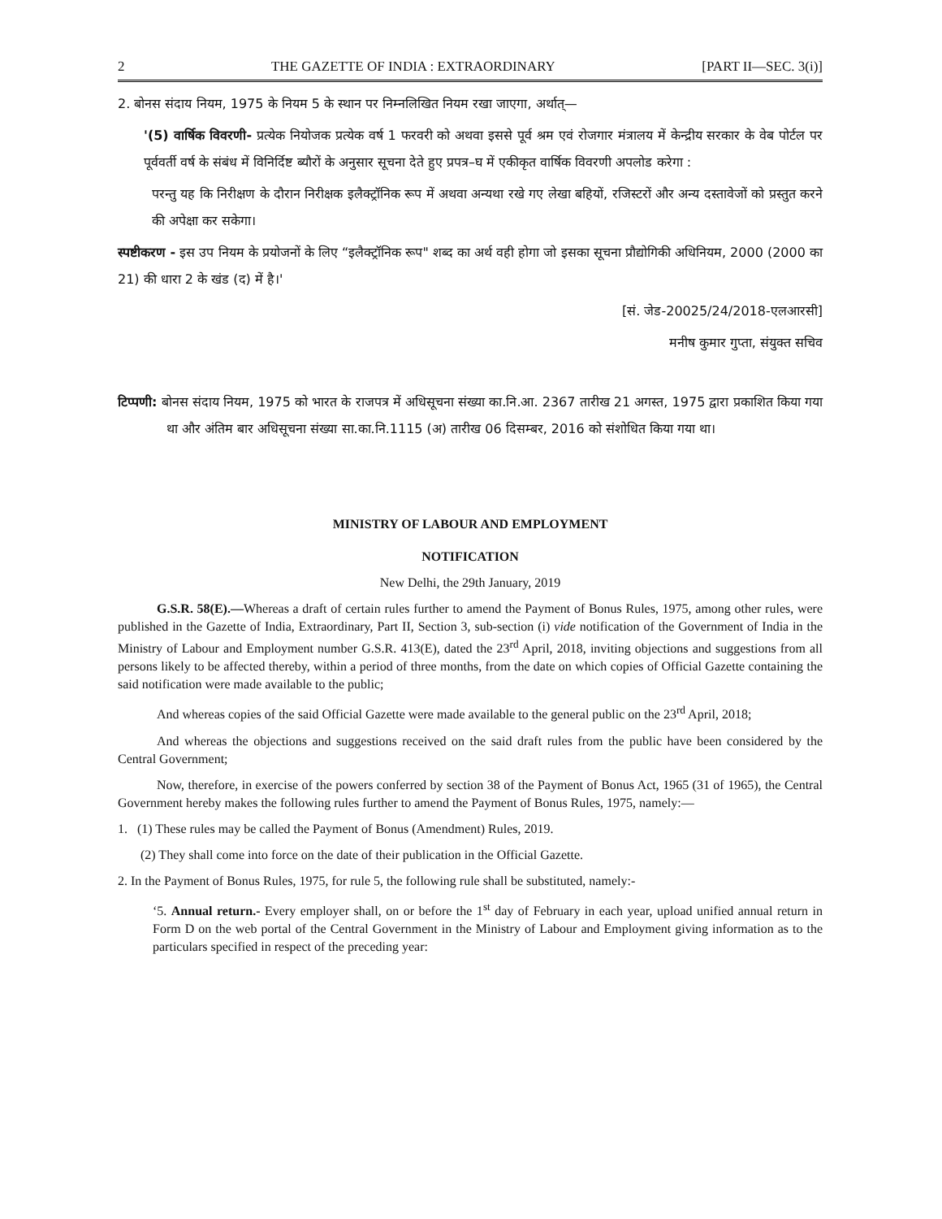2 THE GAZETTE OF INDIA : EXTRAORDINARY [PART II—SEC. 3(i)]
2. बोनस संदाय नियम, 1975 के नियम 5 के स्थान पर निम्नलिखित नियम रखा जाएगा, अर्थात्—
'(5) वार्षिक विवरणी- प्रत्येक नियोजक प्रत्येक वर्ष 1 फरवरी को अथवा इससे पूर्व श्रम एवं रोजगार मंत्रालय में केन्द्रीय सरकार के वेब पोर्टल पर पूर्ववर्ती वर्ष के संबंध में विनिर्दिष्ट ब्यौरों के अनुसार सूचना देते हुए प्रपत्र–घ में एकीकृत वार्षिक विवरणी अपलोड करेगा :
परन्तु यह कि निरीक्षण के दौरान निरीक्षक इलैक्ट्रॉनिक रूप में अथवा अन्यथा रखे गए लेखा बहियों, रजिस्टरों और अन्य दस्तावेजों को प्रस्तुत करने की अपेक्षा कर सकेगा।
स्पष्टीकरण - इस उप नियम के प्रयोजनों के लिए “इलैक्ट्रॉनिक रूप" शब्द का अर्थ वही होगा जो इसका सूचना प्रौद्योगिकी अधिनियम, 2000 (2000 का 21) की धारा 2 के खंड (द) में है।'
[सं. जेड-20025/24/2018-एलआरसी]
मनीष कुमार गुप्ता, संयुक्त सचिव
टिप्पणी: बोनस संदाय नियम, 1975 को भारत के राजपत्र में अधिसूचना संख्या का.नि.आ. 2367 तारीख 21 अगस्त, 1975 द्वारा प्रकाशित किया गया था और अंतिम बार अधिसूचना संख्या सा.का.नि.1115 (अ) तारीख 06 दिसम्बर, 2016 को संशोधित किया गया था।
MINISTRY OF LABOUR AND EMPLOYMENT
NOTIFICATION
New Delhi, the 29th January, 2019
G.S.R. 58(E).—Whereas a draft of certain rules further to amend the Payment of Bonus Rules, 1975, among other rules, were published in the Gazette of India, Extraordinary, Part II, Section 3, sub-section (i) vide notification of the Government of India in the Ministry of Labour and Employment number G.S.R. 413(E), dated the 23<sup>rd</sup> April, 2018, inviting objections and suggestions from all persons likely to be affected thereby, within a period of three months, from the date on which copies of Official Gazette containing the said notification were made available to the public;
And whereas copies of the said Official Gazette were made available to the general public on the 23<sup>rd</sup> April, 2018;
And whereas the objections and suggestions received on the said draft rules from the public have been considered by the Central Government;
Now, therefore, in exercise of the powers conferred by section 38 of the Payment of Bonus Act, 1965 (31 of 1965), the Central Government hereby makes the following rules further to amend the Payment of Bonus Rules, 1975, namely:—
1. (1) These rules may be called the Payment of Bonus (Amendment) Rules, 2019.
(2) They shall come into force on the date of their publication in the Official Gazette.
2. In the Payment of Bonus Rules, 1975, for rule 5, the following rule shall be substituted, namely:-
‘5. Annual return.- Every employer shall, on or before the 1<sup>st</sup> day of February in each year, upload unified annual return in Form D on the web portal of the Central Government in the Ministry of Labour and Employment giving information as to the particulars specified in respect of the preceding year: